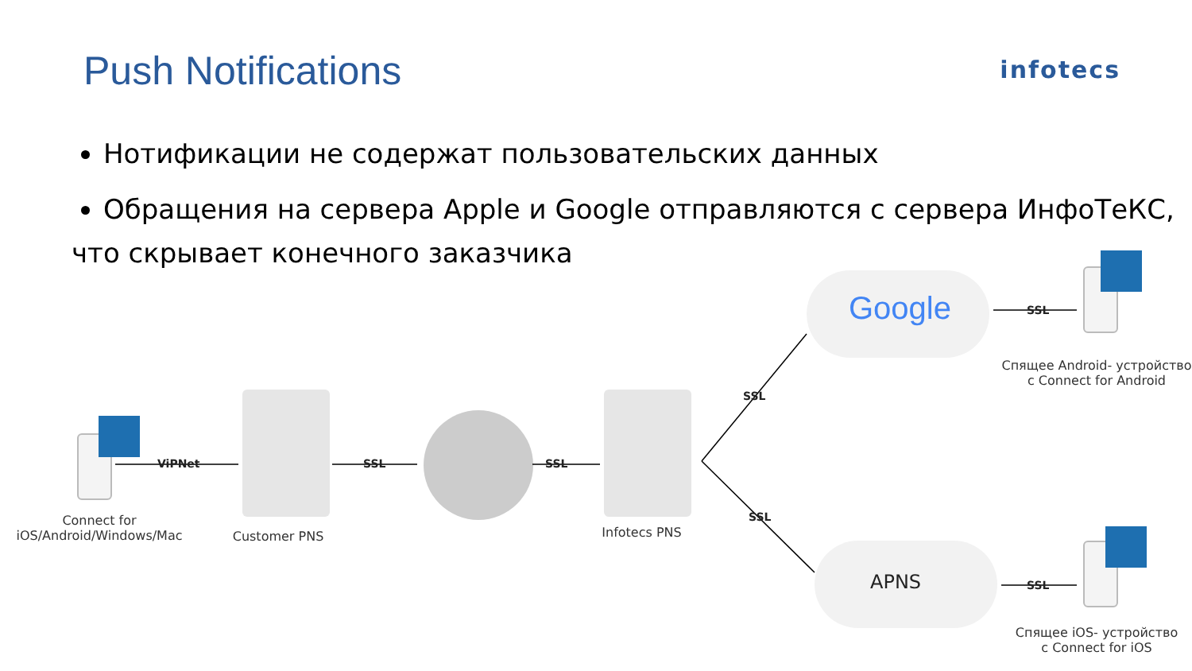Push Notifications
infotecs
Нотификации не содержат пользовательских данных
Обращения на сервера Apple и Google отправляются с сервера ИнфоТеКС,
что скрывает конечного заказчика
ViPNet SSL SSL
SSL
SSL
SSL
SSL
Google
APNS
Connect for
iOS/Android/Windows/Mac
Customer PNS
Infotecs PNS
Спящее Android- устройство
с Connect for Android
Спящее iOS- устройство
с Connect for iOS